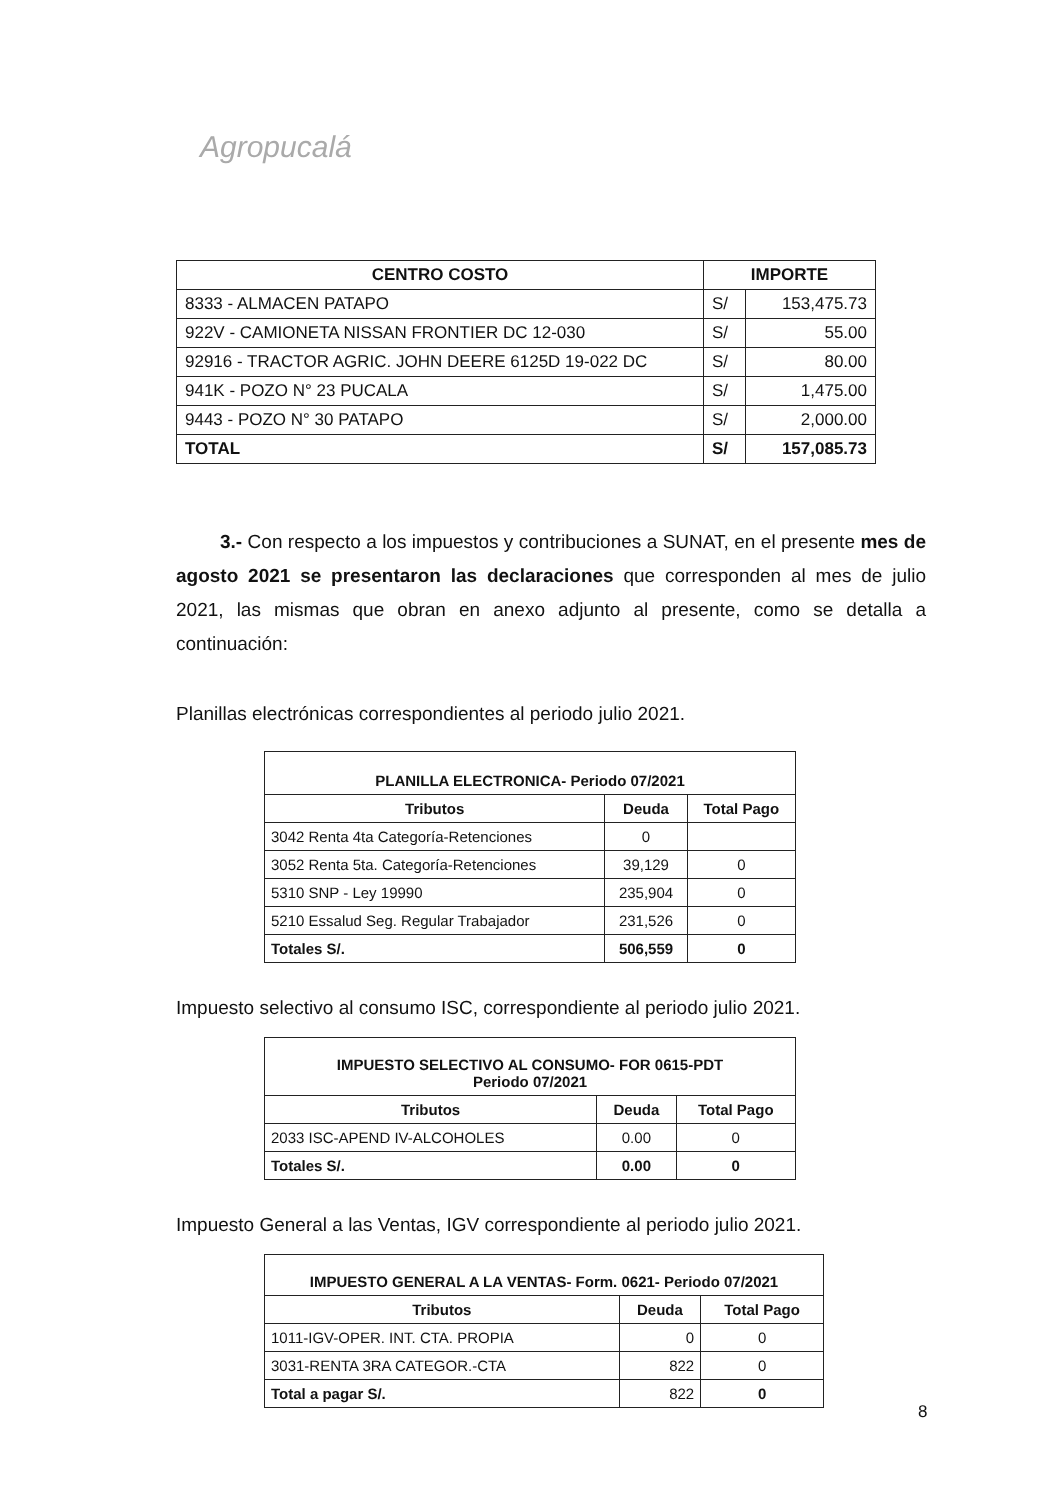Agropucalá
| CENTRO COSTO | IMPORTE | |
| --- | --- | --- |
| 8333 - ALMACEN PATAPO | S/ | 153,475.73 |
| 922V - CAMIONETA NISSAN FRONTIER DC 12-030 | S/ | 55.00 |
| 92916 - TRACTOR AGRIC. JOHN DEERE 6125D 19-022 DC | S/ | 80.00 |
| 941K - POZO N° 23 PUCALA | S/ | 1,475.00 |
| 9443 - POZO N° 30 PATAPO | S/ | 2,000.00 |
| TOTAL | S/ | 157,085.73 |
3.- Con respecto a los impuestos y contribuciones a SUNAT, en el presente mes de agosto 2021 se presentaron las declaraciones que corresponden al mes de julio 2021, las mismas que obran en anexo adjunto al presente, como se detalla a continuación:
Planillas electrónicas correspondientes al periodo julio 2021.
| PLANILLA ELECTRONICA- Periodo 07/2021 | | |
| --- | --- | --- |
| Tributos | Deuda | Total Pago |
| 3042 Renta 4ta Categoría-Retenciones | 0 | |
| 3052 Renta 5ta. Categoría-Retenciones | 39,129 | 0 |
| 5310 SNP - Ley 19990 | 235,904 | 0 |
| 5210 Essalud Seg. Regular Trabajador | 231,526 | 0 |
| Totales S/. | 506,559 | 0 |
Impuesto selectivo al consumo ISC, correspondiente al periodo julio 2021.
| IMPUESTO SELECTIVO AL CONSUMO- FOR 0615-PDT Periodo 07/2021 | | |
| --- | --- | --- |
| Tributos | Deuda | Total Pago |
| 2033 ISC-APEND IV-ALCOHOLES | 0.00 | 0 |
| Totales S/. | 0.00 | 0 |
Impuesto General a las Ventas, IGV correspondiente al periodo julio 2021.
| IMPUESTO GENERAL A LA VENTAS- Form. 0621- Periodo 07/2021 | | |
| --- | --- | --- |
| Tributos | Deuda | Total Pago |
| 1011-IGV-OPER. INT. CTA. PROPIA | 0 | 0 |
| 3031-RENTA 3RA CATEGOR.-CTA | 822 | 0 |
| Total a pagar S/. | 822 | 0 |
8